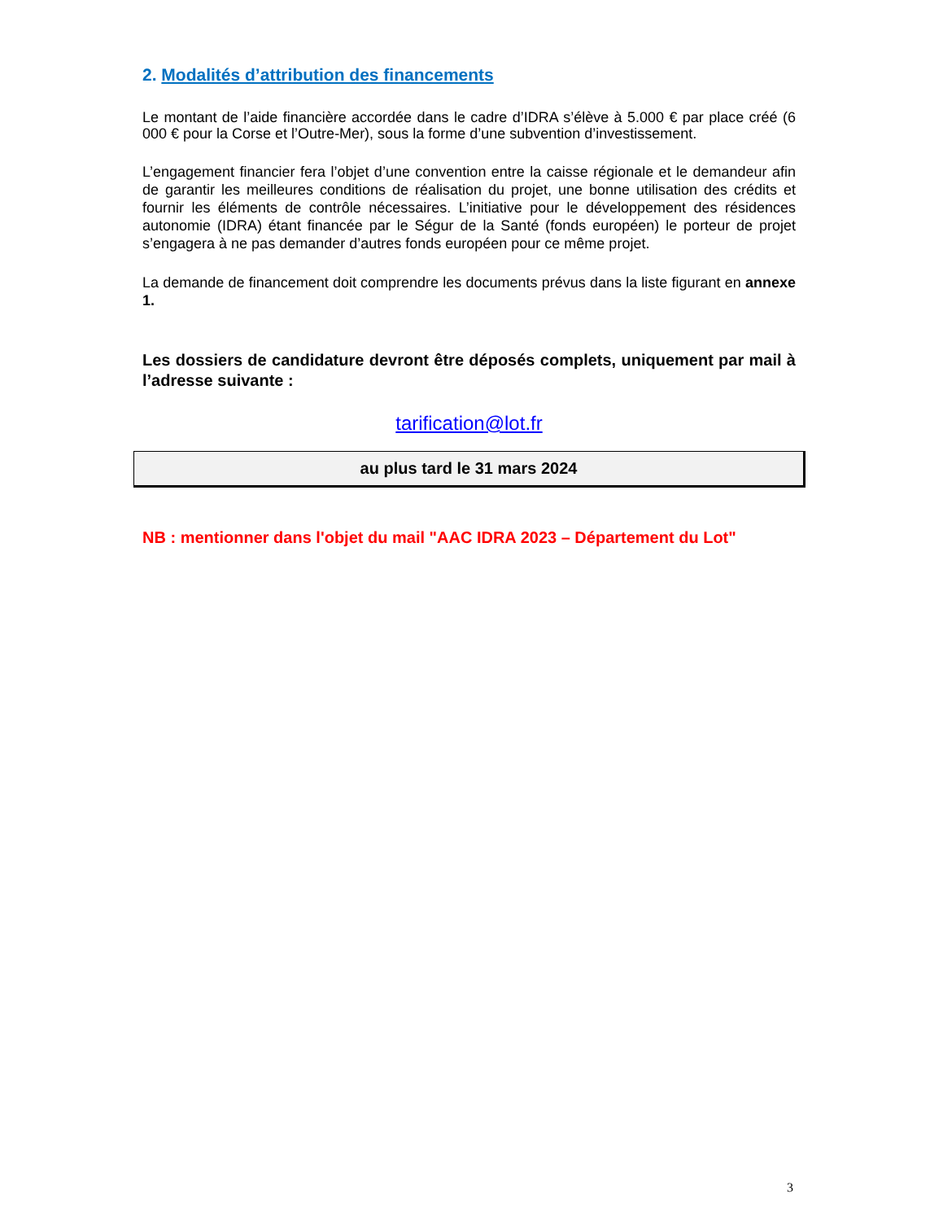2. Modalités d’attribution des financements
Le montant de l’aide financière accordée dans le cadre d’IDRA s’élève à 5.000 € par place créé (6 000 € pour la Corse et l’Outre-Mer), sous la forme d’une subvention d’investissement.
L’engagement financier fera l’objet d’une convention entre la caisse régionale et le demandeur afin de garantir les meilleures conditions de réalisation du projet, une bonne utilisation des crédits et fournir les éléments de contrôle nécessaires. L’initiative pour le développement des résidences autonomie (IDRA) étant financée par le Ségur de la Santé (fonds européen) le porteur de projet s’engagera à ne pas demander d’autres fonds européen pour ce même projet.
La demande de financement doit comprendre les documents prévus dans la liste figurant en annexe 1.
Les dossiers de candidature devront être déposés complets, uniquement par mail à l’adresse suivante :
tarification@lot.fr
au plus tard le 31 mars 2024
NB : mentionner dans l'objet du mail "AAC IDRA 2023 – Département du Lot"
3